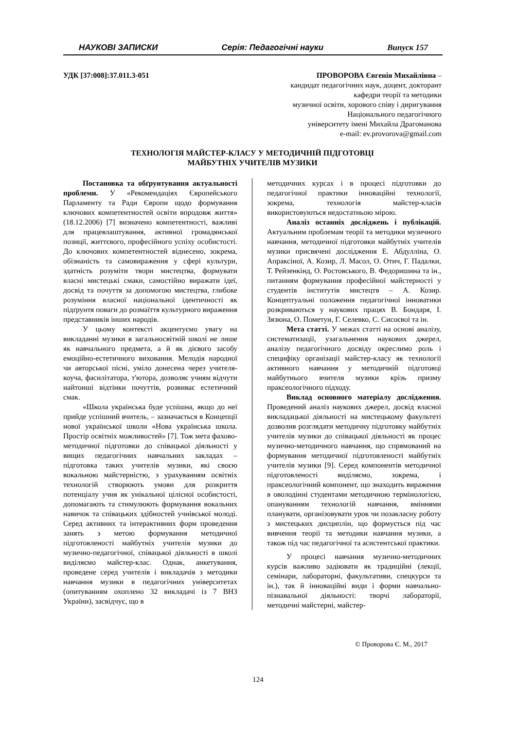НАУКОВІ ЗАПИСКИ Серія: Педагогічні науки Випуск 157
УДК [37:008]:37.011.3-051
ПРОВОРОВА Євгенія Михайлівна –
кандидат педагогічних наук, доцент, докторант
кафедри теорії та методики
музичної освіти, хорового співу і диригування
Національного педагогічного
університету імені Михайла Драгоманова
e-mail: ev.provorova@gmail.com
ТЕХНОЛОГІЯ МАЙСТЕР-КЛАСУ У МЕТОДИЧНІЙ ПІДГОТОВЦІ
МАЙБУТНІХ УЧИТЕЛІВ МУЗИКИ
Постановка та обґрунтування актуальності проблеми. У «Рекомендаціях Європейського Парламенту та Ради Європи щодо формування ключових компетентностей освіти впродовж життя» (18.12.2006) [7] визначено компетентності, важливі для працевлаштування, активної громадянської позиції, життєвого, професійного успіху особистості. До ключових компетентностей віднесено, зокрема, обізнаність та самовираження у сфері культури, здатність розуміти твори мистецтва, формувати власні мистецькі смаки, самостійно виражати ідеї, досвід та почуття за допомогою мистецтва, глибоке розуміння власної національної ідентичності як підґрунтя поваги до розмаїття культурного вираження представників інших народів.
У цьому контексті акцентуємо увагу на викладанні музики в загальносвітній школі не лише як навчального предмета, а й як дієвого засобу емоційно-естетичного виховання. Мелодія народної чи авторської пісні, уміло донесена через учителя-коуча, фасилітатора, т'ютора, дозволяє учням відчути найтонші відтінки почуттів, розвиває естетичний смак.
«Школа українська буде успішна, якщо до неї прийде успішний вчитель, – зазначається в Концепції нової української школи «Нова українська школа. Простір освітніх можливостей» [7]. Тож мета фахово-методичної підготовки до співацької діяльності у вищих педагогічних навчальних закладах – підготовка таких учителів музики, які своєю вокальною майстерністю, з урахуванням освітніх технологій створюють умови для розкриття потенціалу учня як унікальної цілісної особистості, допомагають та стимулюють формування вокальних навичок та співацьких здібностей учнівської молоді. Серед активних та інтерактивних форм проведення занять з метою формування методичної підготовленості майбутніх учителів музики до музично-педагогічної, співацької діяльності в школі виділяємо майстер-клас. Однак, анкетування, проведене серед учителів і викладачів з методики навчання музики в педагогічних університетах (опитуванням охоплено 32 викладачі із 7 ВНЗ України), засвідчує, що в
методичних курсах і в процесі підготовки до педагогічної практики інноваційні технології, зокрема, технологія майстер-класів використовуються недостатньою мірою.
Аналіз останніх досліджень і публікацій. Актуальним проблемам теорії та методики музичного навчання, методичної підготовки майбутніх учителів музики присвячені дослідження Е. Абдулліна, О. Апраксіної, А. Козир, Л. Масол, О. Отич, Г. Падалки, Т. Рейзенкінд, О. Ростовського, В. Федоришина та ін., питанням формування професійної майстерності у студентів інститутів мистецтв – А. Козир. Концептуальні положення педагогічної інноватики розкриваються у наукових працях В. Бондаря, І. Зязюна, О. Пометун, Г. Селевко, С. Сисоєвої та ін.
Мета статті. У межах статті на основі аналізу, систематизації, узагальнення наукових джерел, аналізу педагогічного досвіду окреслимо роль і специфіку організації майстер-класу як технології активного навчання у методичній підготовці майбутнього вчителя музики крізь призму праксеологічного підходу.
Виклад основного матеріалу дослідження. Проведений аналіз наукових джерел, досвід власної викладацької діяльності на мистецькому факультеті дозволив розглядати методичну підготовку майбутніх учителів музики до співацької діяльності як процес музично-методичного навчання, що спрямований на формування методичної підготовленості майбутніх учителів музики [9]. Серед компонентів методичної підготовленості виділяємо, зокрема, і праксеологічний компонент, що знаходить вираження в оволодінні студентами методичною термінологією, опануванням технологій навчання, вміннями планувати, організовувати урок чи позакласну роботу з мистецьких дисциплін, що формується під час вивчення теорії та методики навчання музики, а також під час педагогічної та асистентської практики.
У процесі навчання музично-методичних курсів важливо задіювати як традиційні (лекції, семінари, лабораторні, факультативи, спецкурси та ін.), так й інноваційні види і форми навчально-пізнавальної діяльності: творчі лабораторії, методичні майстерні, майстер-
© Проворова Є. М., 2017
124